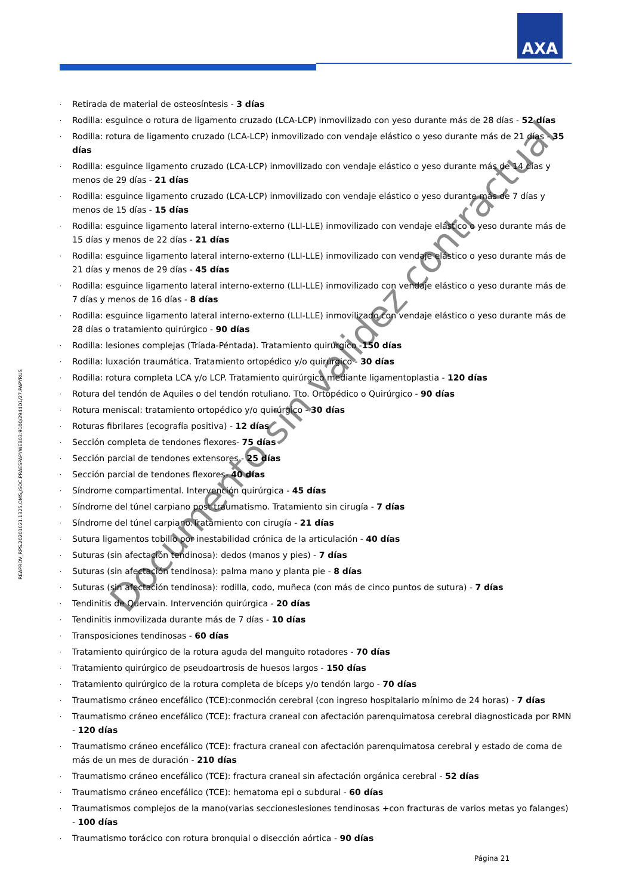AXA
· Retirada de material de osteosíntesis - 3 días
· Rodilla: esguince o rotura de ligamento cruzado (LCA-LCP) inmovilizado con yeso durante más de 28 días - 52 días
· Rodilla: rotura de ligamento cruzado (LCA-LCP) inmovilizado con vendaje elástico o yeso durante más de 21 días - 35 días
· Rodilla: esguince ligamento cruzado (LCA-LCP) inmovilizado con vendaje elástico o yeso durante más de 14 días y menos de 29 días - 21 días
· Rodilla: esguince ligamento cruzado (LCA-LCP) inmovilizado con vendaje elástico o yeso durante más de 7 días y menos de 15 días - 15 días
· Rodilla: esguince ligamento lateral interno-externo (LLI-LLE) inmovilizado con vendaje elástico o yeso durante más de 15 días y menos de 22 días - 21 días
· Rodilla: esguince ligamento lateral interno-externo (LLI-LLE) inmovilizado con vendaje elástico o yeso durante más de 21 días y menos de 29 días - 45 días
· Rodilla: esguince ligamento lateral interno-externo (LLI-LLE) inmovilizado con vendaje elástico o yeso durante más de 7 días y menos de 16 días - 8 días
· Rodilla: esguince ligamento lateral interno-externo (LLI-LLE) inmovilizado con vendaje elástico o yeso durante más de 28 días o tratamiento quirúrgico - 90 días
· Rodilla: lesiones complejas (Tríada-Péntada). Tratamiento quirúrgico -150 días
· Rodilla: luxación traumática. Tratamiento ortopédico y/o quirúrgico - 30 días
· Rodilla: rotura completa LCA y/o LCP. Tratamiento quirúrgico mediante ligamentoplastia - 120 días
· Rotura del tendón de Aquiles o del tendón rotuliano. Tto. Ortopédico o Quirúrgico - 90 días
· Rotura meniscal: tratamiento ortopédico y/o quirúrgico - 30 días
· Roturas fibrilares (ecografía positiva) - 12 días
· Sección completa de tendones flexores- 75 días
· Sección parcial de tendones extensores - 25 días
· Sección parcial de tendones flexores- 40 días
· Síndrome compartimental. Intervención quirúrgica - 45 días
· Síndrome del túnel carpiano post traumatismo. Tratamiento sin cirugía - 7 días
· Síndrome del túnel carpiano.Tratamiento con cirugía - 21 días
· Sutura ligamentos tobillo por inestabilidad crónica de la articulación - 40 días
· Suturas (sin afectación tendinosa): dedos (manos y pies) - 7 días
· Suturas (sin afectación tendinosa): palma mano y planta pie - 8 días
· Suturas (sin afectación tendinosa): rodilla, codo, muñeca (con más de cinco puntos de sutura) - 7 días
· Tendinitis de Quervain. Intervención quirúrgica - 20 días
· Tendinitis inmovilizada durante más de 7 días - 10 días
· Transposiciones tendinosas - 60 días
· Tratamiento quirúrgico de la rotura aguda del manguito rotadores - 70 días
· Tratamiento quirúrgico de pseudoartrosis de huesos largos - 150 días
· Tratamiento quirúrgico de la rotura completa de bíceps y/o tendón largo - 70 días
· Traumatismo cráneo encefálico (TCE):conmoción cerebral (con ingreso hospitalario mínimo de 24 horas) - 7 días
· Traumatismo cráneo encefálico (TCE): fractura craneal con afectación parenquimatosa cerebral diagnosticada por RMN - 120 días
· Traumatismo cráneo encefálico (TCE): fractura craneal con afectación parenquimatosa cerebral y estado de coma de más de un mes de duración - 210 días
· Traumatismo cráneo encefálico (TCE): fractura craneal sin afectación orgánica cerebral - 52 días
· Traumatismo cráneo encefálico (TCE): hematoma epi o subdural - 60 días
· Traumatismos complejos de la mano(varias seccioneslesiones tendinosas +con fracturas de varios metas yo falanges) - 100 días
· Traumatismo torácico con rotura bronquial o disección aórtica - 90 días
Página 21
REAPROV_RPS.20201021.1325.OMS;/SOC:PRAESPAPYWEB03:9100/2944D1/27.PAPYRUS
Documento sin validez contractual